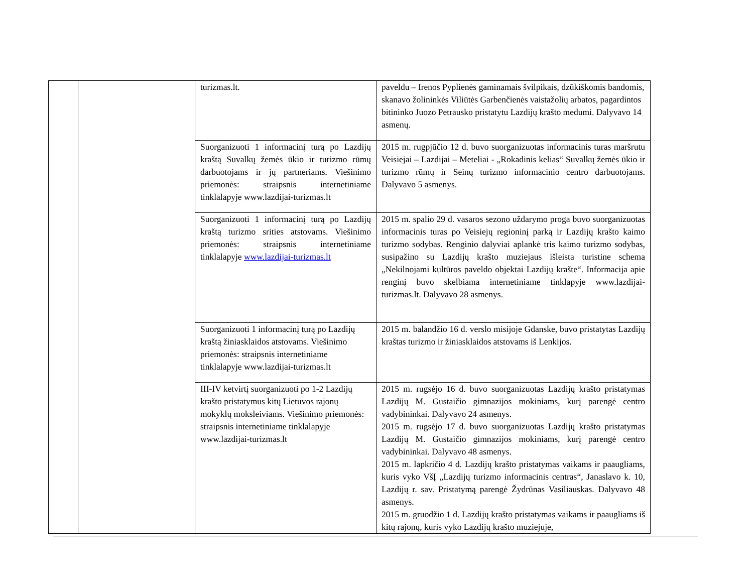| | | turizmas.lt. | paveldu – Irenos Pyplienės gaminamais švilpikais, dzūkiškomis bandomis, skanavo žolininkės Viliūtės Garbenčienės vaistažolių arbatos, pagardintos bitininko Juozo Petrausko pristatytu Lazdijų krašto medumi. Dalyvavo 14 asmenų. |
| | | Suorganizuoti 1 informacinį turą po Lazdijų kraštą Suvalkų žemės ūkio ir turizmo rūmų darbuotojams ir jų partneriams. Viešinimo priemonės: straipsnis internetiniame tinklalapyje www.lazdijai-turizmas.lt | 2015 m. rugpjūčio 12 d. buvo suorganizuotas informacinis turas maršrutu Veisiejai – Lazdijai – Meteliai - „Rokadinis kelias“ Suvalkų žemės ūkio ir turizmo rūmų ir Seinų turizmo informacinio centro darbuotojams. Dalyvavo 5 asmenys. |
| | | Suorganizuoti 1 informacinį turą po Lazdijų kraštą turizmo srities atstovams. Viešinimo priemonės: straipsnis internetiniame tinklalapyje www.lazdijai-turizmas.lt | 2015 m. spalio 29 d. vasaros sezono uždarymo proga buvo suorganizuotas informacinis turas po Veisiejų regioninį parką ir Lazdijų krašto kaimo turizmo sodybas. Renginio dalyviai aplankė tris kaimo turizmo sodybas, susipažino su Lazdijų krašto muziejaus išleista turistine schema „Nekilnojami kultūros paveldo objektai Lazdijų krašte“. Informacija apie renginį buvo skelbiama internetiniame tinklapyje www.lazdijai-turizmas.lt. Dalyvavo 28 asmenys. |
| | | Suorganizuoti 1 informacinį turą po Lazdijų kraštą žiniasklaidos atstovams. Viešinimo priemonės: straipsnis internetiniame tinklalapyje www.lazdijai-turizmas.lt | 2015 m. balandžio 16 d. verslo misijoje Gdanske, buvo pristatytas Lazdijų kraštas turizmo ir žiniasklaidos atstovams iš Lenkijos. |
| | | III-IV ketvirtį suorganizuoti po 1-2 Lazdijų krašto pristatymus kitų Lietuvos rajonų mokyklų moksleiviams. Viešinimo priemonės: straipsnis internetiniame tinklalapyje www.lazdijai-turizmas.lt | 2015 m. rugsėjo 16 d. buvo suorganizuotas Lazdijų krašto pristatymas Lazdijų M. Gustaičio gimnazijos mokiniams, kurį parengė centro vadybininkai. Dalyvavo 24 asmenys. 2015 m. rugsėjo 17 d. buvo suorganizuotas Lazdijų krašto pristatymas Lazdijų M. Gustaičio gimnazijos mokiniams, kurį parengė centro vadybininkai. Dalyvavo 48 asmenys. 2015 m. lapkričio 4 d. Lazdijų krašto pristatymas vaikams ir paaugliams, kuris vyko VšĮ „Lazdijų turizmo informacinis centras“, Janaslavo k. 10, Lazdijų r. sav. Pristatymą parengė Žydrūnas Vasiliauskas. Dalyvavo 48 asmenys. 2015 m. gruodžio 1 d. Lazdijų krašto pristatymas vaikams ir paaugliams iš kitų rajonų, kuris vyko Lazdijų krašto muziejuje, |